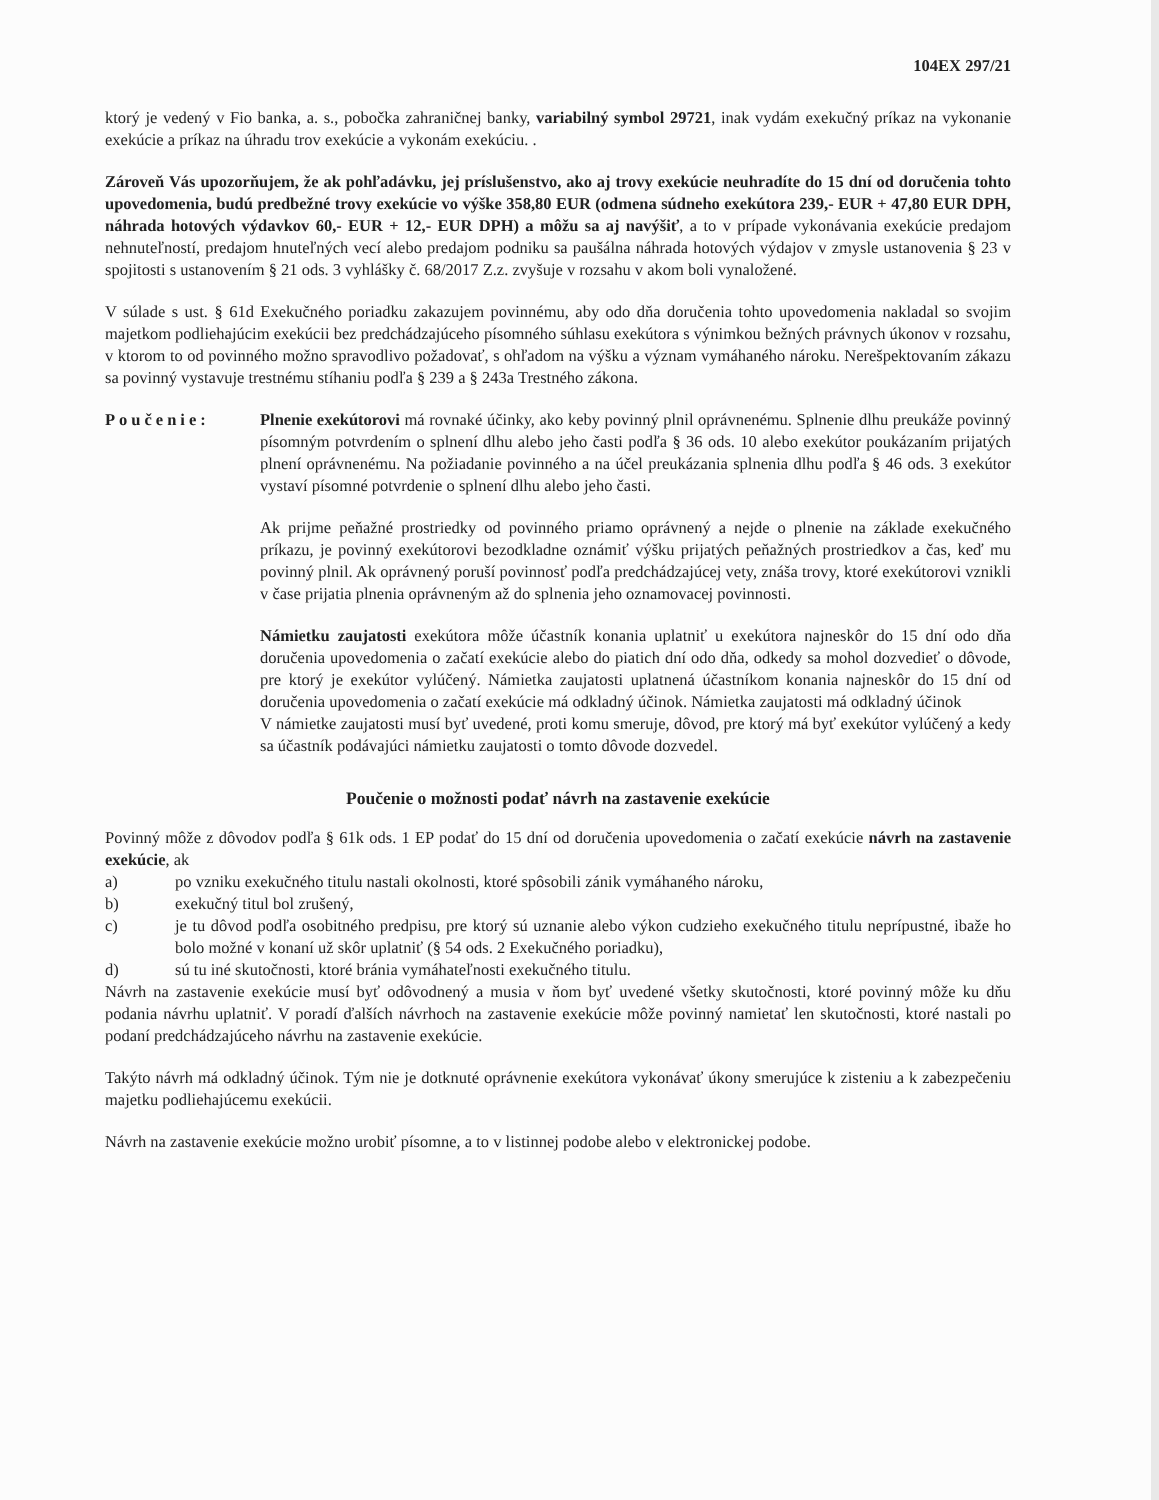104EX 297/21
ktorý je vedený v Fio banka, a. s., pobočka zahraničnej banky, variabilný symbol 29721, inak vydám exekučný príkaz na vykonanie exekúcie a príkaz na úhradu trov exekúcie a vykonám exekúciu. .
Zároveň Vás upozorňujem, že ak pohľadávku, jej príslušenstvo, ako aj trovy exekúcie neuhradíte do 15 dní od doručenia tohto upovedomenia, budú predbežné trovy exekúcie vo výške 358,80 EUR (odmena súdneho exekútora 239,- EUR + 47,80 EUR DPH, náhrada hotových výdavkov 60,- EUR + 12,- EUR DPH) a môžu sa aj navýšiť, a to v prípade vykonávania exekúcie predajom nehnuteľností, predajom hnuteľných vecí alebo predajom podniku sa paušálna náhrada hotových výdajov v zmysle ustanovenia § 23 v spojitosti s ustanovením § 21 ods. 3 vyhlášky č. 68/2017 Z.z. zvyšuje v rozsahu v akom boli vynaložené.
V súlade s ust. § 61d Exekučného poriadku zakazujem povinnému, aby odo dňa doručenia tohto upovedomenia nakladal so svojim majetkom podliehajúcim exekúcii bez predchádzajúceho písomného súhlasu exekútora s výnimkou bežných právnych úkonov v rozsahu, v ktorom to od povinného možno spravodlivo požadovať, s ohľadom na výšku a význam vymáhaného nároku. Nerešpektovaním zákazu sa povinný vystavuje trestnému stíhaniu podľa § 239 a § 243a Trestného zákona.
Poučenie: Plnenie exekútorovi má rovnaké účinky, ako keby povinný plnil oprávnenému. Splnenie dlhu preukáže povinný písomným potvrdením o splnení dlhu alebo jeho časti podľa § 36 ods. 10 alebo exekútor poukázaním prijatých plnení oprávnenému. Na požiadanie povinného a na účel preukázania splnenia dlhu podľa § 46 ods. 3 exekútor vystaví písomné potvrdenie o splnení dlhu alebo jeho časti.
Ak prijme peňažné prostriedky od povinného priamo oprávnený a nejde o plnenie na základe exekučného príkazu, je povinný exekútorovi bezodkladne oznámiť výšku prijatých peňažných prostriedkov a čas, keď mu povinný plnil. Ak oprávnený poruší povinnosť podľa predchádzajúcej vety, znáša trovy, ktoré exekútorovi vznikli v čase prijatia plnenia oprávneným až do splnenia jeho oznamovacej povinnosti.
Námietku zaujatosti exekútora môže účastník konania uplatniť u exekútora najneskôr do 15 dní odo dňa doručenia upovedomenia o začatí exekúcie alebo do piatich dní odo dňa, odkedy sa mohol dozvedieť o dôvode, pre ktorý je exekútor vylúčený. Námietka zaujatosti uplatnená účastníkom konania najneskôr do 15 dní od doručenia upovedomenia o začatí exekúcie má odkladný účinok. Námietka zaujatosti má odkladný účinok
V námietke zaujatosti musí byť uvedené, proti komu smeruje, dôvod, pre ktorý má byť exekútor vylúčený a kedy sa účastník podávajúci námietku zaujatosti o tomto dôvode dozvedel.
Poučenie o možnosti podať návrh na zastavenie exekúcie
Povinný môže z dôvodov podľa § 61k ods. 1 EP podať do 15 dní od doručenia upovedomenia o začatí exekúcie návrh na zastavenie exekúcie, ak
a) po vzniku exekučného titulu nastali okolnosti, ktoré spôsobili zánik vymáhaného nároku,
b) exekučný titul bol zrušený,
c) je tu dôvod podľa osobitného predpisu, pre ktorý sú uznanie alebo výkon cudzieho exekučného titulu neprípustné, ibaže ho bolo možné v konaní už skôr uplatniť (§ 54 ods. 2 Exekučného poriadku),
d) sú tu iné skutočnosti, ktoré bránia vymáhateľnosti exekučného titulu.
Návrh na zastavenie exekúcie musí byť odôvodnený a musia v ňom byť uvedené všetky skutočnosti, ktoré povinný môže ku dňu podania návrhu uplatniť. V poradí ďalších návrhoch na zastavenie exekúcie môže povinný namietať len skutočnosti, ktoré nastali po podaní predchádzajúceho návrhu na zastavenie exekúcie.
Takýto návrh má odkladný účinok. Tým nie je dotknuté oprávnenie exekútora vykonávať úkony smerujúce k zisteniu a k zabezpečeniu majetku podliehajúcemu exekúcii.
Návrh na zastavenie exekúcie možno urobiť písomne, a to v listinnej podobe alebo v elektronickej podobe.